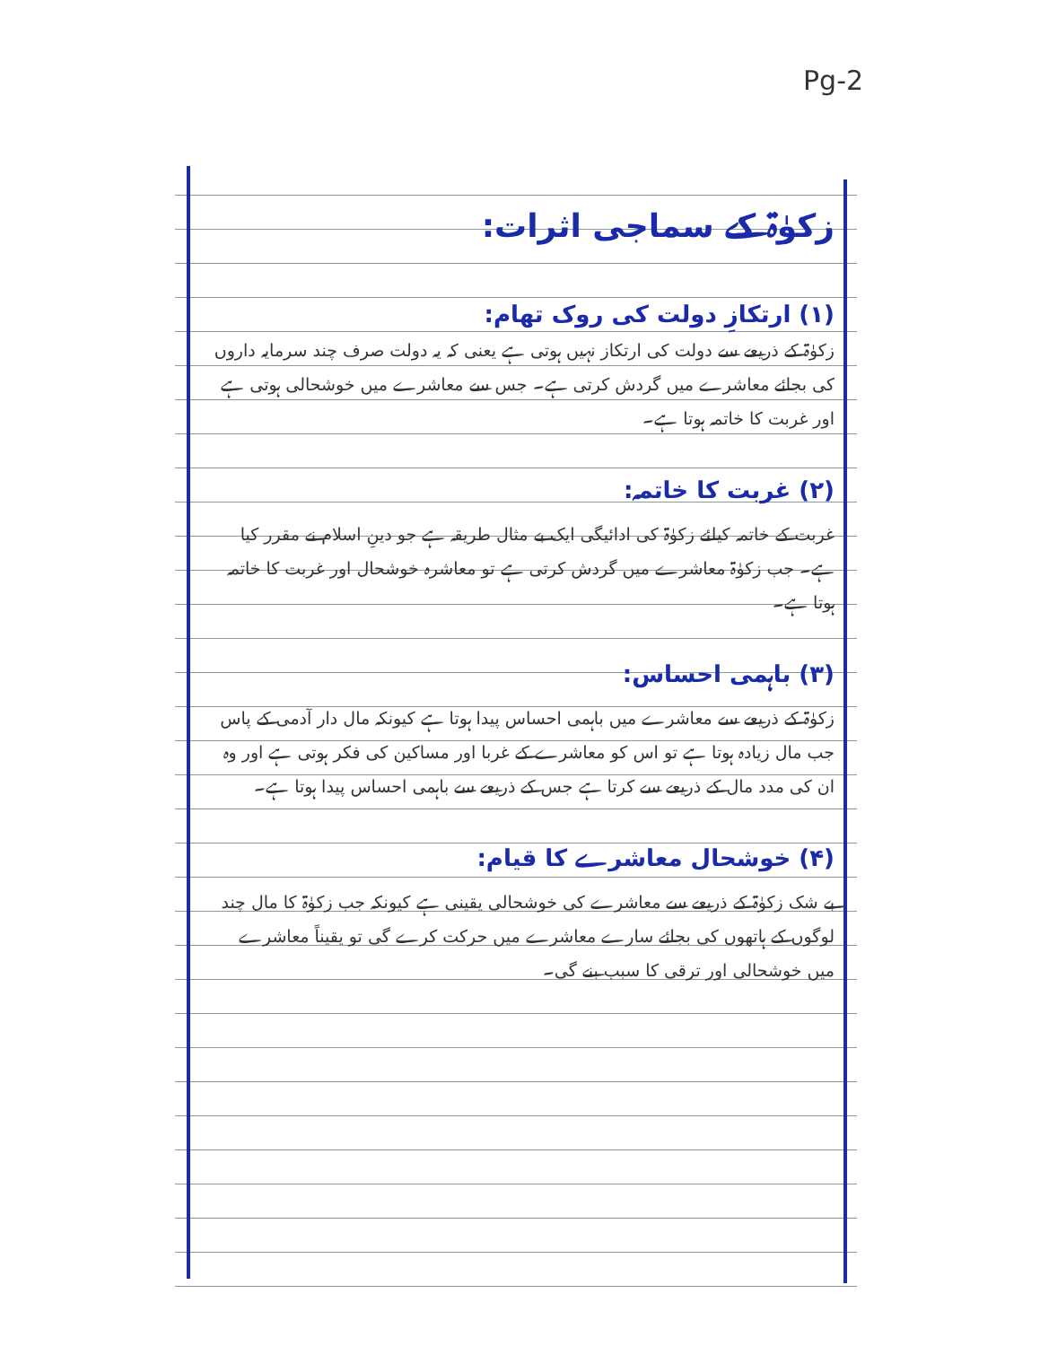Pg-2
زکوٰۃ کے سماجی اثرات:
(۱) ارتکازِ دولت کی روک تھام:
زکوٰۃ کے ذریعے سے دولت کی ارتکاز نہیں ہوتی ہے یعنی کہ یہ دولت صرف چند سرمایہ داروں کی بجائے معاشرے میں گردش کرتی ہے۔ جس سے معاشرے میں خوشحالی ہوتی ہے اور غربت کا خاتمہ ہوتا ہے۔
(۲) غربت کا خاتمہ:
غربت کے خاتمہ کیلئے زکوٰۃ کی ادائیگی ایک بے مثال طریقہ ہے جو دینِ اسلام نے مقرر کیا ہے۔ جب زکوٰۃ معاشرے میں گردش کرتی ہے تو معاشرہ خوشحال اور غربت کا خاتمہ ہوتا ہے۔
(۳) باہمی احساس:
زکوٰۃ کے ذریعے سے معاشرے میں باہمی احساس پیدا ہوتا ہے کیونکہ مال دار آدمی کے پاس جب مال زیادہ ہوتا ہے تو اس کو معاشرے کے غربا اور مساکین کی فکر ہوتی ہے اور وہ ان کی مدد مال کے ذریعے سے کرتا ہے جس کے ذریعے سے باہمی احساس پیدا ہوتا ہے۔
(۴) خوشحال معاشرے کا قیام:
بے شک زکوٰۃ کے ذریعے سے معاشرے کی خوشحالی یقینی ہے کیونکہ جب زکوٰۃ کا مال چند لوگوں کے ہاتھوں کی بجائے سارے معاشرے میں حرکت کرے گی تو یقیناً معاشرے میں خوشحالی اور ترقی کا سبب بنے گی۔